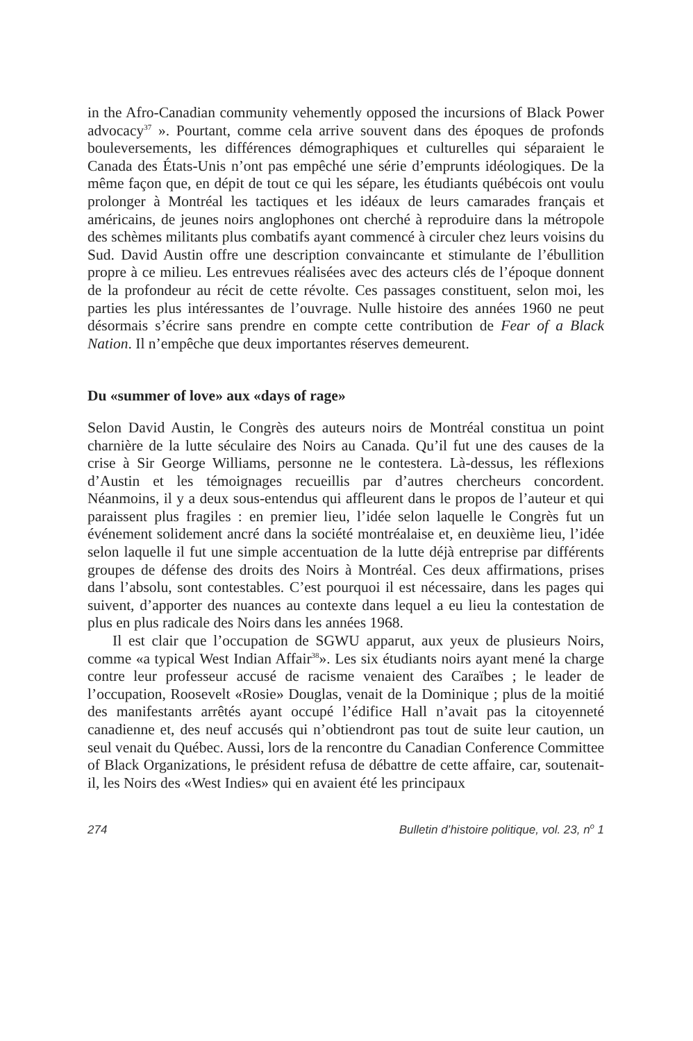in the Afro-Canadian community vehemently opposed the incursions of Black Power advocacy<sup>37</sup> ». Pourtant, comme cela arrive souvent dans des époques de profonds bouleversements, les différences démographiques et culturelles qui séparaient le Canada des États-Unis n’ont pas empêché une série d’emprunts idéologiques. De la même façon que, en dépit de tout ce qui les sépare, les étudiants québécois ont voulu prolonger à Montréal les tactiques et les idéaux de leurs camarades français et américains, de jeunes noirs anglophones ont cherché à reproduire dans la métropole des schèmes militants plus combatifs ayant commencé à circuler chez leurs voisins du Sud. David Austin offre une description convaincante et stimulante de l’ébullition propre à ce milieu. Les entrevues réalisées avec des acteurs clés de l’époque donnent de la profondeur au récit de cette révolte. Ces passages constituent, selon moi, les parties les plus intéressantes de l’ouvrage. Nulle histoire des années 1960 ne peut désormais s’écrire sans prendre en compte cette contribution de Fear of a Black Nation. Il n’empêche que deux importantes réserves demeurent.
Du «summer of love» aux «days of rage»
Selon David Austin, le Congrès des auteurs noirs de Montréal constitua un point charnière de la lutte séculaire des Noirs au Canada. Qu’il fut une des causes de la crise à Sir George Williams, personne ne le contestera. Là-dessus, les réflexions d’Austin et les témoignages recueillis par d’autres chercheurs concordent. Néanmoins, il y a deux sous-entendus qui affleurent dans le propos de l’auteur et qui paraissent plus fragiles : en premier lieu, l’idée selon laquelle le Congrès fut un événement solidement ancré dans la société montréalaise et, en deuxième lieu, l’idée selon laquelle il fut une simple accentuation de la lutte déjà entreprise par différents groupes de défense des droits des Noirs à Montréal. Ces deux affirmations, prises dans l’absolu, sont contestables. C’est pourquoi il est nécessaire, dans les pages qui suivent, d’apporter des nuances au contexte dans lequel a eu lieu la contestation de plus en plus radicale des Noirs dans les années 1968.
Il est clair que l’occupation de SGWU apparut, aux yeux de plusieurs Noirs, comme «a typical West Indian Affair<sup>38</sup>». Les six étudiants noirs ayant mené la charge contre leur professeur accusé de racisme venaient des Caraïbes ; le leader de l’occupation, Roosevelt «Rosie» Douglas, venait de la Dominique ; plus de la moitié des manifestants arrêtés ayant occupé l’édifice Hall n’avait pas la citoyenneté canadienne et, des neuf accusés qui n’obtiendront pas tout de suite leur caution, un seul venait du Québec. Aussi, lors de la rencontre du Canadian Conference Committee of Black Organizations, le président refusa de débattre de cette affaire, car, soutenait-il, les Noirs des «West Indies» qui en avaient été les principaux
274 Bulletin d’histoire politique, vol. 23, n<sup>o</sup> 1